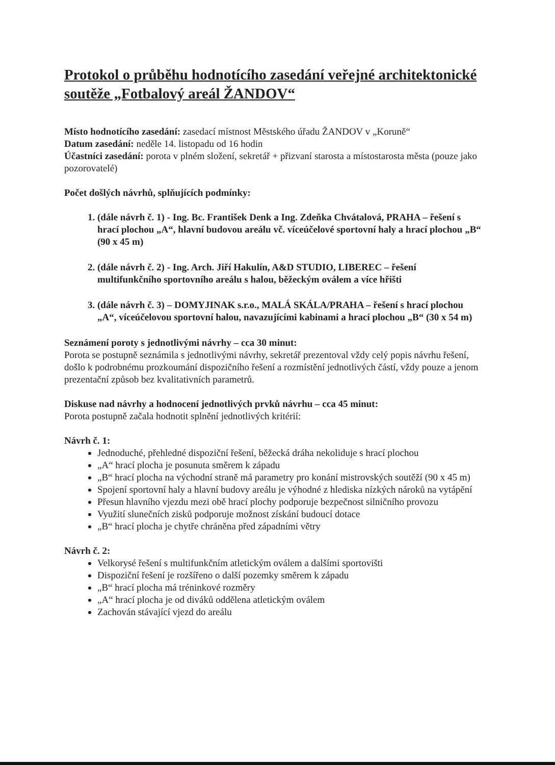Protokol o průběhu hodnotícího zasedání veřejné architektonické soutěže „Fotbalový areál ŽANDOV“
Místo hodnotícího zasedání: zasedací místnost Městského úřadu ŽANDOV v „Koruně“
Datum zasedání: neděle 14. listopadu od 16 hodin
Účastníci zasedání: porota v plném složení, sekretář + přizvaní starosta a místostarosta města (pouze jako pozorovatelé)
Počet došlých návrhů, splňujících podmínky:
1. (dále návrh č. 1) - Ing. Bc. František Denk a Ing. Zdeňka Chvátalová, PRAHA – řešení s hrací plochou „A“, hlavní budovou areálu vč. víceúčelové sportovní haly a hrací plochou „B“ (90 x 45 m)
2. (dále návrh č. 2) - Ing. Arch. Jiří Hakulín, A&D STUDIO, LIBEREC – řešení multifunkčního sportovního areálu s halou, běžeckým oválem a více hřišti
3. (dále návrh č. 3) – DOMYJINAK s.r.o., MALÁ SKÁLA/PRAHA – řešení s hrací plochou „A“, víceúčelovou sportovní halou, navazujícími kabinami a hrací plochou „B“ (30 x 54 m)
Seznámení poroty s jednotlivými návrhy – cca 30 minut:
Porota se postupně seznámila s jednotlivými návrhy, sekretář prezentoval vždy celý popis návrhu řešení, došlo k podrobnému prozkoumání dispozičního řešení a rozmístění jednotlivých částí, vždy pouze a jenom prezentační způsob bez kvalitativních parametrů.
Diskuse nad návrhy a hodnocení jednotlivých prvků návrhu – cca 45 minut:
Porota postupně začala hodnotit splnění jednotlivých kritérií:
Návrh č. 1:
Jednoduché, přehledné dispoziční řešení, běžecká dráha nekoliduje s hrací plochou
„A“ hrací plocha je posunuta směrem k západu
„B“ hrací plocha na východní straně má parametry pro konání mistrovských soutěží (90 x 45 m)
Spojení sportovní haly a hlavní budovy areálu je výhodné z hlediska nízkých nároků na vytápění
Přesun hlavního vjezdu mezi obě hrací plochy podporuje bezpečnost silničního provozu
Využití slunečních zisků podporuje možnost získání budoucí dotace
„B“ hrací plocha je chytře chráněna před západními větry
Návrh č. 2:
Velkorysé řešení s multifunkčním atletickým oválem a dalšími sportovišti
Dispoziční řešení je rozšířeno o další pozemky směrem k západu
„B“ hrací plocha má tréninkové rozměry
„A“ hrací plocha je od diváků oddělena atletickým oválem
Zachován stávající vjezd do areálu